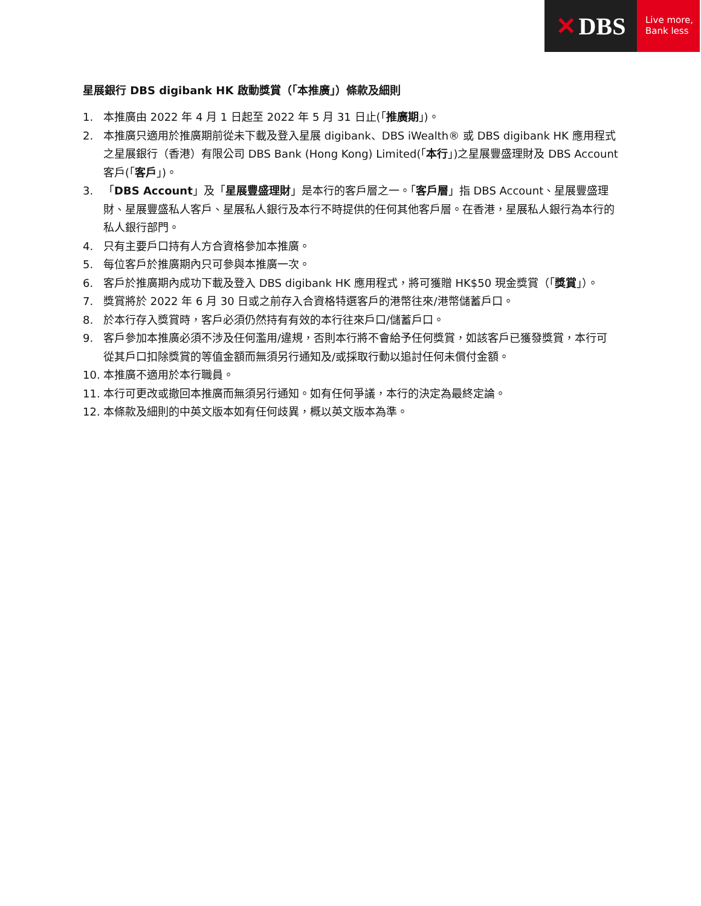✕ DBS
Live more,
Bank less
星展銀行 DBS digibank HK 啟動獎賞（「本推廣」）條款及細則
1. 本推廣由 2022 年 4 月 1 日起至 2022 年 5 月 31 日止(「推廣期」)。
2. 本推廣只適用於推廣期前從未下載及登入星展 digibank、DBS iWealth® 或 DBS digibank HK 應用程式之星展銀行（香港）有限公司 DBS Bank (Hong Kong) Limited(「本行」)之星展豐盛理財及 DBS Account 客戶(「客戶」)。
3. 「DBS Account」及「星展豐盛理財」是本行的客戶層之一。「客戶層」指 DBS Account、星展豐盛理財、星展豐盛私人客戶、星展私人銀行及本行不時提供的任何其他客戶層。在香港，星展私人銀行為本行的私人銀行部門。
4. 只有主要戶口持有人方合資格參加本推廣。
5. 每位客戶於推廣期內只可參與本推廣一次。
6. 客戶於推廣期內成功下載及登入 DBS digibank HK 應用程式，將可獲贈 HK$50 現金獎賞（「獎賞」）。
7. 獎賞將於 2022 年 6 月 30 日或之前存入合資格特選客戶的港幣往來/港幣儲蓄戶口。
8. 於本行存入獎賞時，客戶必須仍然持有有效的本行往來戶口/儲蓄戶口。
9. 客戶參加本推廣必須不涉及任何濫用/違規，否則本行將不會給予任何獎賞，如該客戶已獲發獎賞，本行可從其戶口扣除獎賞的等值金額而無須另行通知及/或採取行動以追討任何未償付金額。
10. 本推廣不適用於本行職員。
11. 本行可更改或撤回本推廣而無須另行通知。如有任何爭議，本行的決定為最終定論。
12. 本條款及細則的中英文版本如有任何歧異，概以英文版本為準。